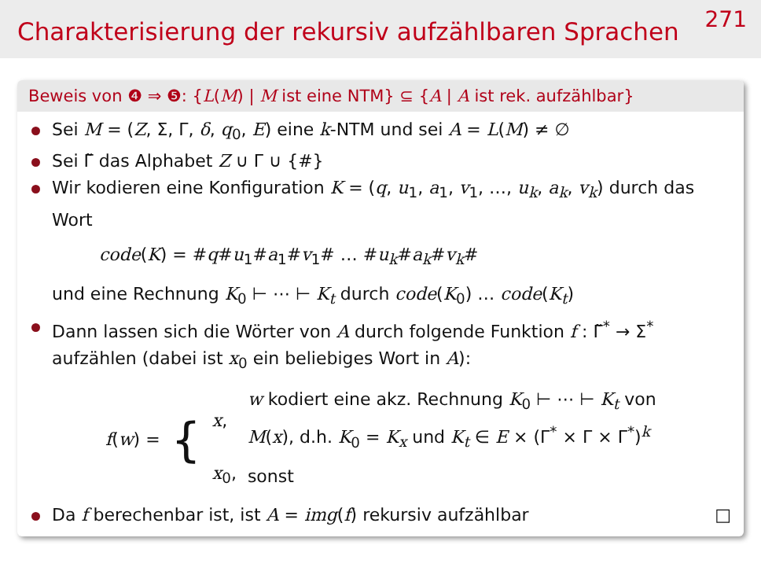Charakterisierung der rekursiv aufzählbaren Sprachen
271
Beweis von ❹ ⇒ ❺: {L(M) | M ist eine NTM} ⊆ {A | A ist rek. aufzählbar}
Sei M = (Z, Σ, Γ, δ, q<sub>0</sub>, E) eine k-NTM und sei A = L(M) ≠ ∅
Sei Γ̃ das Alphabet Z ∪ Γ ∪ {#}
Wir kodieren eine Konfiguration K = (q, u<sub>1</sub>, a<sub>1</sub>, v<sub>1</sub>, …, u<sub>k</sub>, a<sub>k</sub>, v<sub>k</sub>) durch das Wort
code(K) = #q#u<sub>1</sub>#a<sub>1</sub>#v<sub>1</sub># … #u<sub>k</sub>#a<sub>k</sub>#v<sub>k</sub>#
und eine Rechnung K<sub>0</sub> ⊢ ⋯ ⊢ K<sub>t</sub> durch code(K<sub>0</sub>) … code(K<sub>t</sub>)
Dann lassen sich die Wörter von A durch folgende Funktion f : Γ̃<sup>*</sup> → Σ<sup>*</sup> aufzählen (dabei ist x<sub>0</sub> ein beliebiges Wort in A):
| f ( w ) = | { | x , | w kodiert eine akz. Rechnung K<sub>0</sub> ⊢ ⋯ ⊢ K<sub>t</sub> von M ( x ), d.h. K<sub>0</sub> = K<sub>x</sub> und K<sub>t</sub> ∈ E × (Γ<sup>*</sup> × Γ × Γ<sup>*</sup>)<sup>k</sup> |
| | | x<sub>0</sub>, | sonst |
Da f berechenbar ist, ist A = img(f) rekursiv aufzählbar □